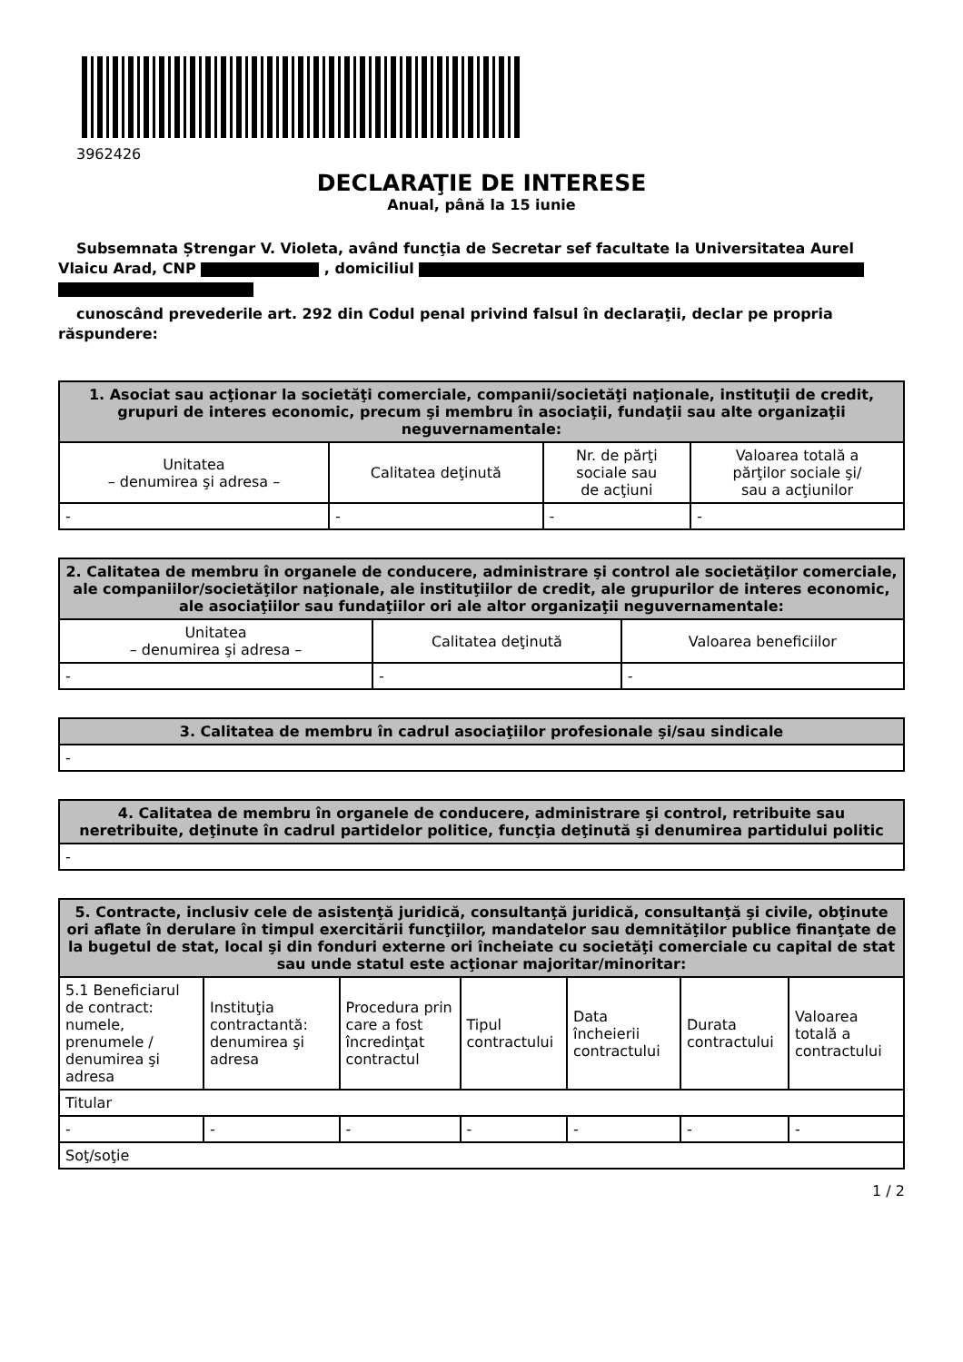3962426
DECLARAŢIE DE INTERESE
Anual, până la 15 iunie
Subsemnata Ștrengar V. Violeta, având funcţia de Secretar sef facultate la Universitatea Aurel Vlaicu Arad, CNP , domiciliul
cunoscând prevederile art. 292 din Codul penal privind falsul în declaraţii, declar pe propria răspundere:
| 1. Asociat sau acţionar la societăţi comerciale, companii/societăţi naţionale, instituţii de credit, grupuri de interes economic, precum şi membru în asociaţii, fundaţii sau alte organizaţii neguvernamentale: | | | |
| --- | --- | --- | --- |
| Unitatea – denumirea şi adresa – | Calitatea deţinută | Nr. de părţi sociale sau de acţiuni | Valoarea totală a părţilor sociale şi/ sau a acţiunilor |
| - | - | - | - |
| 2. Calitatea de membru în organele de conducere, administrare şi control ale societăţilor comerciale, ale companiilor/societăţilor naţionale, ale instituţiilor de credit, ale grupurilor de interes economic, ale asociaţiilor sau fundaţiilor ori ale altor organizaţii neguvernamentale: | | |
| --- | --- | --- |
| Unitatea – denumirea şi adresa – | Calitatea deţinută | Valoarea beneficiilor |
| - | - | - |
| 3. Calitatea de membru în cadrul asociaţiilor profesionale şi/sau sindicale |
| --- |
| - |
| 4. Calitatea de membru în organele de conducere, administrare şi control, retribuite sau neretribuite, deţinute în cadrul partidelor politice, funcţia deţinută şi denumirea partidului politic |
| --- |
| - |
| 5. Contracte, inclusiv cele de asistenţă juridică, consultanţă juridică, consultanţă şi civile, obţinute ori aflate în derulare în timpul exercitării funcţiilor, mandatelor sau demnităţilor publice finanţate de la bugetul de stat, local şi din fonduri externe ori încheiate cu societăţi comerciale cu capital de stat sau unde statul este acţionar majoritar/minoritar: | | | | | | |
| --- | --- | --- | --- | --- | --- | --- |
| 5.1 Beneficiarul de contract: numele, prenumele / denumirea şi adresa | Instituţia contractantă: denumirea şi adresa | Procedura prin care a fost încredinţat contractul | Tipul contractului | Data încheierii contractului | Durata contractului | Valoarea totală a contractului |
| Titular | | | | | | |
| - | - | - | - | - | - | - |
| Soţ/soţie | | | | | | |
1 / 2